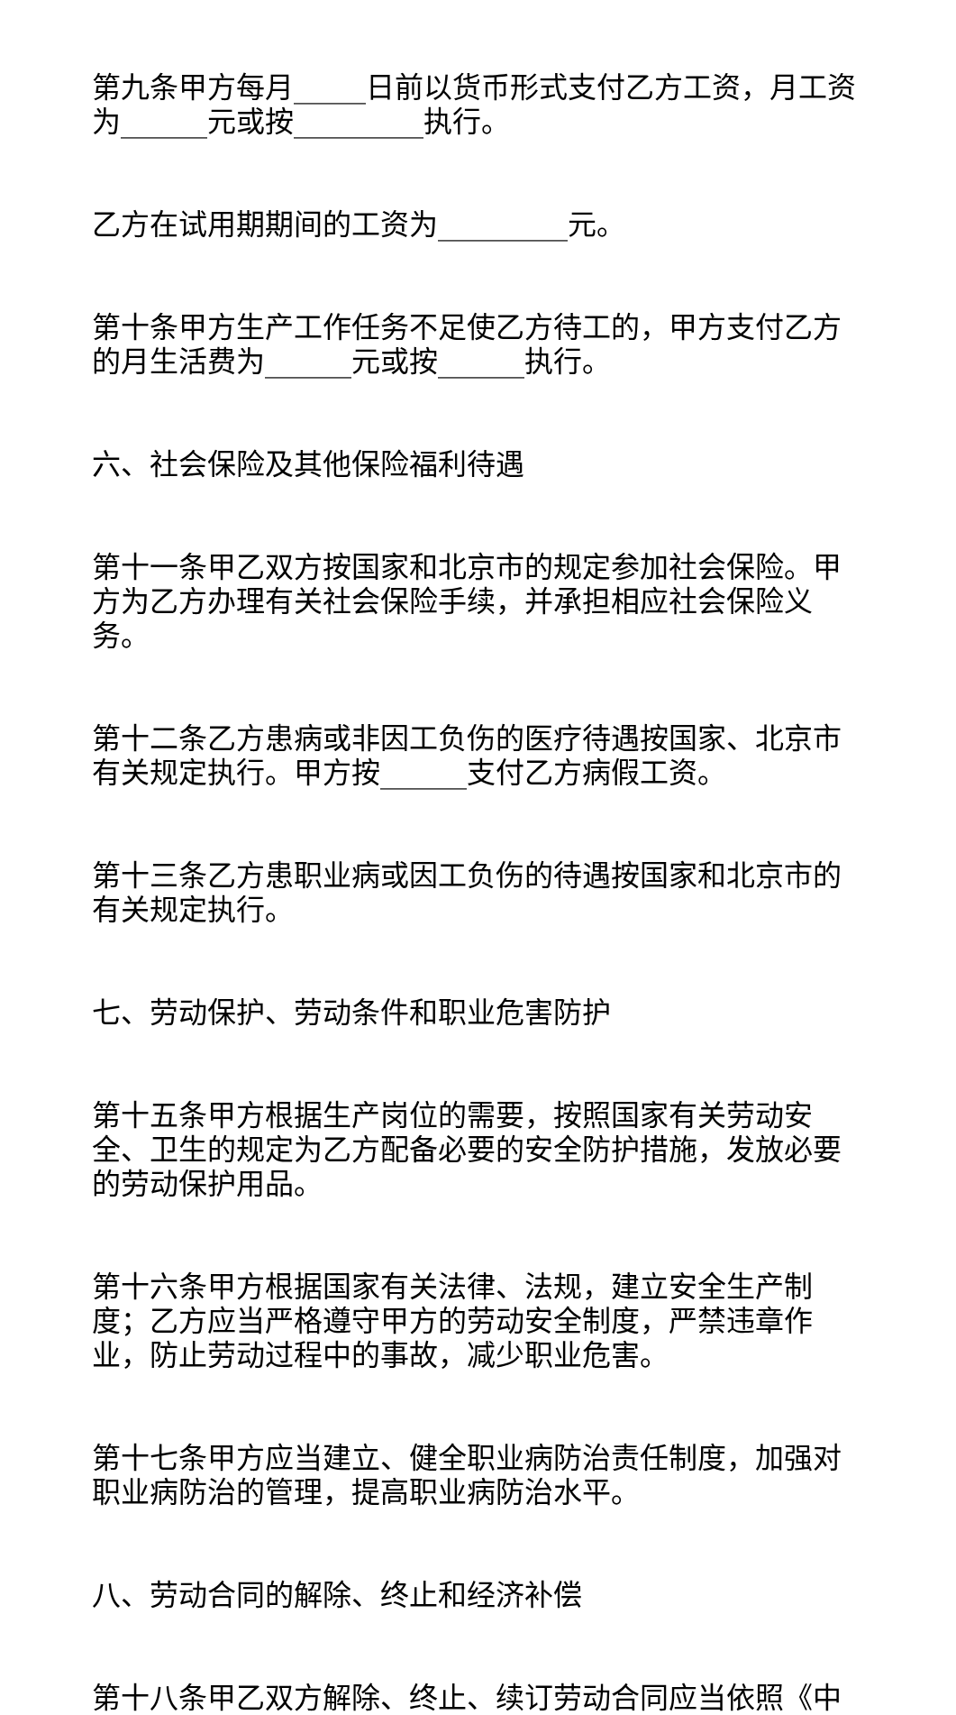第九条甲方每月_____日前以货币形式支付乙方工资，月工资为______元或按_________执行。
乙方在试用期期间的工资为_________元。
第十条甲方生产工作任务不足使乙方待工的，甲方支付乙方的月生活费为______元或按______执行。
六、社会保险及其他保险福利待遇
第十一条甲乙双方按国家和北京市的规定参加社会保险。甲方为乙方办理有关社会保险手续，并承担相应社会保险义务。
第十二条乙方患病或非因工负伤的医疗待遇按国家、北京市有关规定执行。甲方按______支付乙方病假工资。
第十三条乙方患职业病或因工负伤的待遇按国家和北京市的有关规定执行。
七、劳动保护、劳动条件和职业危害防护
第十五条甲方根据生产岗位的需要，按照国家有关劳动安全、卫生的规定为乙方配备必要的安全防护措施，发放必要的劳动保护用品。
第十六条甲方根据国家有关法律、法规，建立安全生产制度；乙方应当严格遵守甲方的劳动安全制度，严禁违章作业，防止劳动过程中的事故，减少职业危害。
第十七条甲方应当建立、健全职业病防治责任制度，加强对职业病防治的管理，提高职业病防治水平。
八、劳动合同的解除、终止和经济补偿
第十八条甲乙双方解除、终止、续订劳动合同应当依照《中